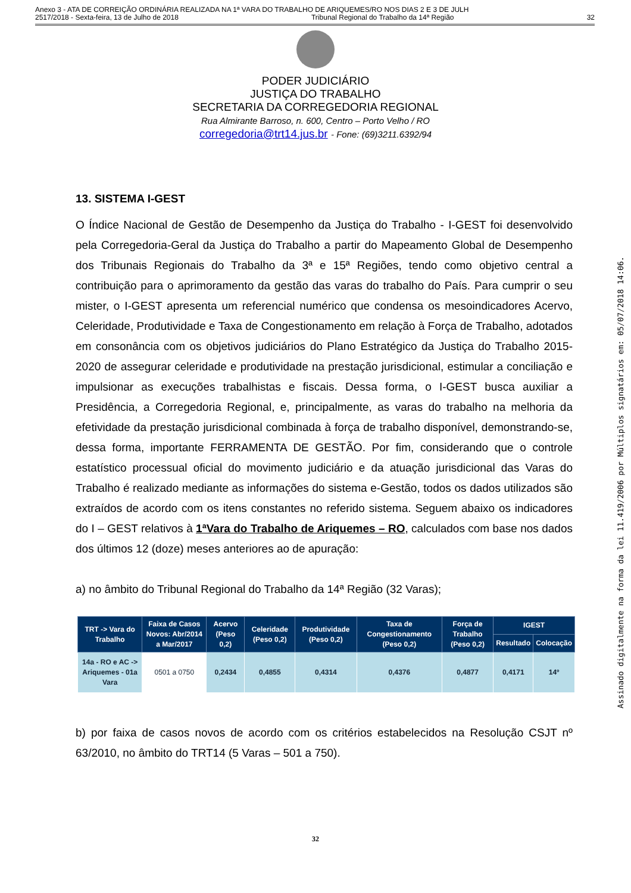Anexo 3 - ATA DE CORREIÇÃO ORDINÁRIA REALIZADA NA 1ª VARA DO TRABALHO DE ARIQUEMES/RO NOS DIAS 2 E 3 DE JULH
2517/2018 - Sexta-feira, 13 de Julho de 2018 Tribunal Regional do Trabalho da 14ª Região 32
PODER JUDICIÁRIO
JUSTIÇA DO TRABALHO
SECRETARIA DA CORREGEDORIA REGIONAL
Rua Almirante Barroso, n. 600, Centro – Porto Velho / RO
corregedoria@trt14.jus.br - Fone: (69)3211.6392/94
13. SISTEMA I-GEST
O Índice Nacional de Gestão de Desempenho da Justiça do Trabalho - I-GEST foi desenvolvido pela Corregedoria-Geral da Justiça do Trabalho a partir do Mapeamento Global de Desempenho dos Tribunais Regionais do Trabalho da 3ª e 15ª Regiões, tendo como objetivo central a contribuição para o aprimoramento da gestão das varas do trabalho do País. Para cumprir o seu mister, o I-GEST apresenta um referencial numérico que condensa os mesoindicadores Acervo, Celeridade, Produtividade e Taxa de Congestionamento em relação à Força de Trabalho, adotados em consonância com os objetivos judiciários do Plano Estratégico da Justiça do Trabalho 2015-2020 de assegurar celeridade e produtividade na prestação jurisdicional, estimular a conciliação e impulsionar as execuções trabalhistas e fiscais. Dessa forma, o I-GEST busca auxiliar a Presidência, a Corregedoria Regional, e, principalmente, as varas do trabalho na melhoria da efetividade da prestação jurisdicional combinada à força de trabalho disponível, demonstrando-se, dessa forma, importante FERRAMENTA DE GESTÃO. Por fim, considerando que o controle estatístico processual oficial do movimento judiciário e da atuação jurisdicional das Varas do Trabalho é realizado mediante as informações do sistema e-Gestão, todos os dados utilizados são extraídos de acordo com os itens constantes no referido sistema. Seguem abaixo os indicadores do I – GEST relativos à 1ªVara do Trabalho de Ariquemes – RO, calculados com base nos dados dos últimos 12 (doze) meses anteriores ao de apuração:
a) no âmbito do Tribunal Regional do Trabalho da 14ª Região (32 Varas);
| TRT -> Vara do Trabalho | Faixa de Casos Novos: Abr/2014 a Mar/2017 | Acervo (Peso 0,2) | Celeridade (Peso 0,2) | Produtividade (Peso 0,2) | Taxa de Congestionamento (Peso 0,2) | Força de Trabalho (Peso 0,2) | IGEST | |
| --- | --- | --- | --- | --- | --- | --- | --- | --- |
| | | | | | | | Resultado | Colocação |
| 14a - RO e AC -> Ariquemes - 01a Vara | 0501 a 0750 | 0,2434 | 0,4855 | 0,4314 | 0,4376 | 0,4877 | 0,4171 | 14º |
b) por faixa de casos novos de acordo com os critérios estabelecidos na Resolução CSJT nº 63/2010, no âmbito do TRT14 (5 Varas – 501 a 750).
32
Assinado digitalmente na forma da lei 11.419/2006 por Múltiplos signatários em: 05/07/2018 14:06.